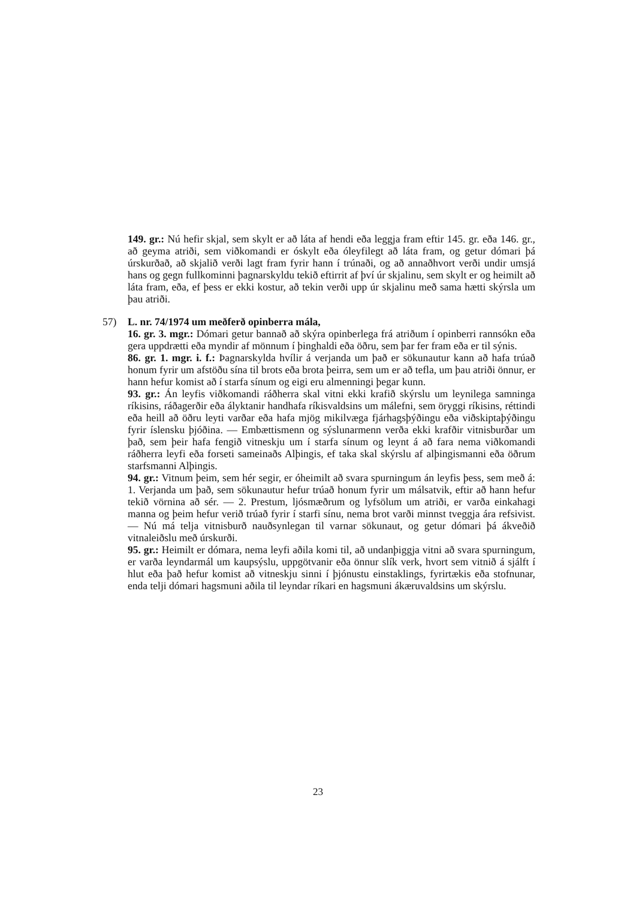149. gr.: Nú hefir skjal, sem skylt er að láta af hendi eða leggja fram eftir 145. gr. eða 146. gr., að geyma atriði, sem viðkomandi er óskylt eða óleyfilegt að láta fram, og getur dómari þá úrskurðað, að skjalið verði lagt fram fyrir hann í trúnaði, og að annaðhvort verði undir umsjá hans og gegn fullkominni þagnarskyldu tekið eftirrit af því úr skjalinu, sem skylt er og heimilt að láta fram, eða, ef þess er ekki kostur, að tekin verði upp úr skjalinu með sama hætti skýrsla um þau atriði.
57) L. nr. 74/1974 um meðferð opinberra mála,
16. gr. 3. mgr.: Dómari getur bannað að skýra opinberlega frá atriðum í opinberri rannsókn eða gera uppdrætti eða myndir af mönnum í þinghaldi eða öðru, sem þar fer fram eða er til sýnis.
86. gr. 1. mgr. i. f.: Þagnarskylda hvílir á verjanda um það er sökunautur kann að hafa trúað honum fyrir um afstöðu sína til brots eða brota þeirra, sem um er að tefla, um þau atriði önnur, er hann hefur komist að í starfa sínum og eigi eru almenningi þegar kunn.
93. gr.: Án leyfis viðkomandi ráðherra skal vitni ekki krafið skýrslu um leynilega samninga ríkisins, ráðagerðir eða ályktanir handhafa ríkisvaldsins um málefni, sem öryggi ríkisins, réttindi eða heill að öðru leyti varðar eða hafa mjög mikilvæga fjárhagsþýðingu eða viðskiptaþýðingu fyrir íslensku þjóðina. — Embættismenn og sýslunarmenn verða ekki krafðir vitnisburðar um það, sem þeir hafa fengið vitneskju um í starfa sínum og leynt á að fara nema viðkomandi ráðherra leyfi eða forseti sameinaðs Alþingis, ef taka skal skýrslu af alþingismanni eða öðrum starfsmanni Alþingis.
94. gr.: Vitnum þeim, sem hér segir, er óheimilt að svara spurningum án leyfis þess, sem með á: 1. Verjanda um það, sem sökunautur hefur trúað honum fyrir um málsatvik, eftir að hann hefur tekið vörnina að sér. — 2. Prestum, ljósmæðrum og lyfsölum um atriði, er varða einkahagi manna og þeim hefur verið trúað fyrir í starfi sínu, nema brot varði minnst tveggja ára refsivist. — Nú má telja vitnisburð nauðsynlegan til varnar sökunaut, og getur dómari þá ákveðið vitnaleiðslu með úrskurði.
95. gr.: Heimilt er dómara, nema leyfi aðila komi til, að undanþiggja vitni að svara spurningum, er varða leyndarmál um kaupsýslu, uppgötvanir eða önnur slík verk, hvort sem vitnið á sjálft í hlut eða það hefur komist að vitneskju sinni í þjónustu einstaklings, fyrirtækis eða stofnunar, enda telji dómari hagsmuni aðila til leyndar ríkari en hagsmuni ákæruvaldsins um skýrslu.
23